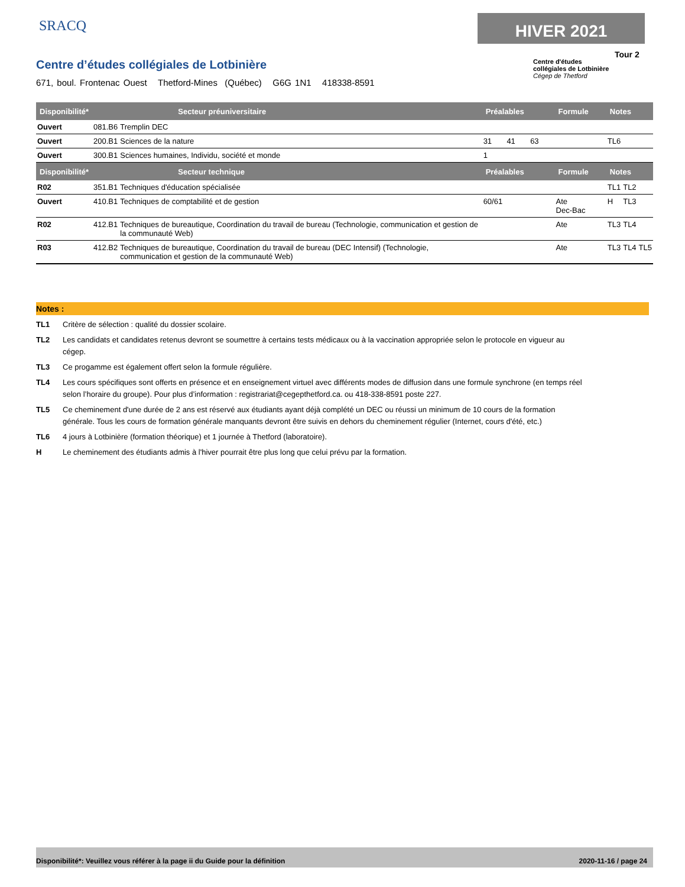SRACQ HIVER 2021
Tour 2
Centre d'études
collégiales de Lotbinière
Cégep de Thetford
Centre d’études collégiales de Lotbinière
671, boul. Frontenac Ouest Thetford-Mines (Québec) G6G 1N1 418338-8591
| Disponibilité* | | Secteur préuniversitaire | Préalables | Formule | Notes | | |
| --- | --- | --- | --- | --- | --- | --- | --- |
| Ouvert | 081.B6 | Tremplin DEC | | | | | |
| Ouvert | 200.B1 | Sciences de la nature | 31 41 63 | | TL6 | | |
| Ouvert | 300.B1 | Sciences humaines, Individu, société et monde | 1 | | | | |
| Disponibilité* | | Secteur technique | Préalables | Formule | Notes | | |
| R02 | 351.B1 | Techniques d'éducation spécialisée | | | TL1 | TL2 | |
| Ouvert | 410.B1 | Techniques de comptabilité et de gestion | 60/61 | Ate Dec-Bac | H | TL3 | |
| R02 | 412.B1 | Techniques de bureautique, Coordination du travail de bureau (Technologie, communication et gestion de la communauté Web) | | Ate | TL3 | TL4 | |
| R03 | 412.B2 | Techniques de bureautique, Coordination du travail de bureau (DEC Intensif) (Technologie, communication et gestion de la communauté Web) | | Ate | TL3 | TL4 | TL5 |
Notes :
TL1 Critère de sélection : qualité du dossier scolaire.
TL2 Les candidats et candidates retenus devront se soumettre à certains tests médicaux ou à la vaccination appropriée selon le protocole en vigueur au cégep.
TL3 Ce progamme est également offert selon la formule régulière.
TL4 Les cours spécifiques sont offerts en présence et en enseignement virtuel avec différents modes de diffusion dans une formule synchrone (en temps réel selon l’horaire du groupe). Pour plus d’information : registrariat@cegepthetford.ca. ou 418-338-8591 poste 227.
TL5 Ce cheminement d'une durée de 2 ans est réservé aux étudiants ayant déjà complété un DEC ou réussi un minimum de 10 cours de la formation générale. Tous les cours de formation générale manquants devront être suivis en dehors du cheminement régulier (Internet, cours d'été, etc.)
TL6 4 jours à Lotbinière (formation théorique) et 1 journée à Thetford (laboratoire).
H Le cheminement des étudiants admis à l'hiver pourrait être plus long que celui prévu par la formation.
Disponibilité*: Veuillez vous référer à la page ii du Guide pour la définition 2020-11-16 / page 24